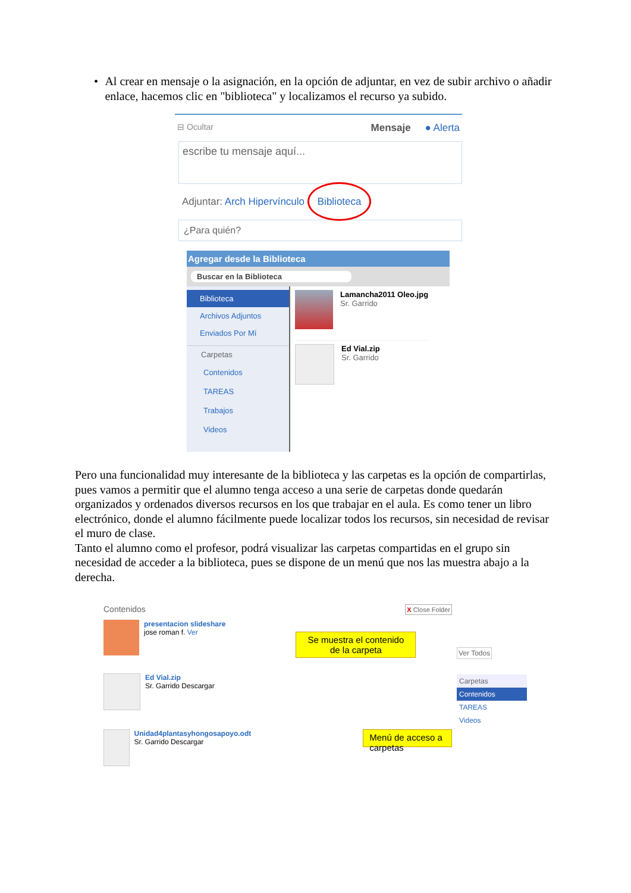• Al crear en mensaje o la asignación, en la opción de adjuntar, en vez de subir archivo o añadir enlace, hacemos clic en "biblioteca" y localizamos el recurso ya subido.
⊟ Ocultar Mensaje ● Alerta
escribe tu mensaje aquí...
Adjuntar: Arch Hipervínculo Biblioteca
¿Para quién?
Agregar desde la Biblioteca
Buscar en la Biblioteca
Biblioteca
Archivos Adjuntos
Enviados Por Mí
Carpetas
Contenidos
TAREAS
Trabajos
Videos
Lamancha2011 Oleo.jpg
Sr. Garrido
Ed Vial.zip
Sr. Garrido
Pero una funcionalidad muy interesante de la biblioteca y las carpetas es la opción de compartirlas, pues vamos a permitir que el alumno tenga acceso a una serie de carpetas donde quedarán organizados y ordenados diversos recursos en los que trabajar en el aula. Es como tener un libro electrónico, donde el alumno fácilmente puede localizar todos los recursos, sin necesidad de revisar el muro de clase.
Tanto el alumno como el profesor, podrá visualizar las carpetas compartidas en el grupo sin necesidad de acceder a la biblioteca, pues se dispone de un menú que nos las muestra abajo a la derecha.
Contenidos X Close Folder
presentacion slideshare
jose roman f. Ver
Se muestra el contenido de la carpeta
Ed Vial.zip
Sr. Garrido Descargar
Unidad4plantasyhongosapoyo.odt
Sr. Garrido Descargar
Menú de acceso a carpetas
Ver Todos
Carpetas
Contenidos
TAREAS
Videos